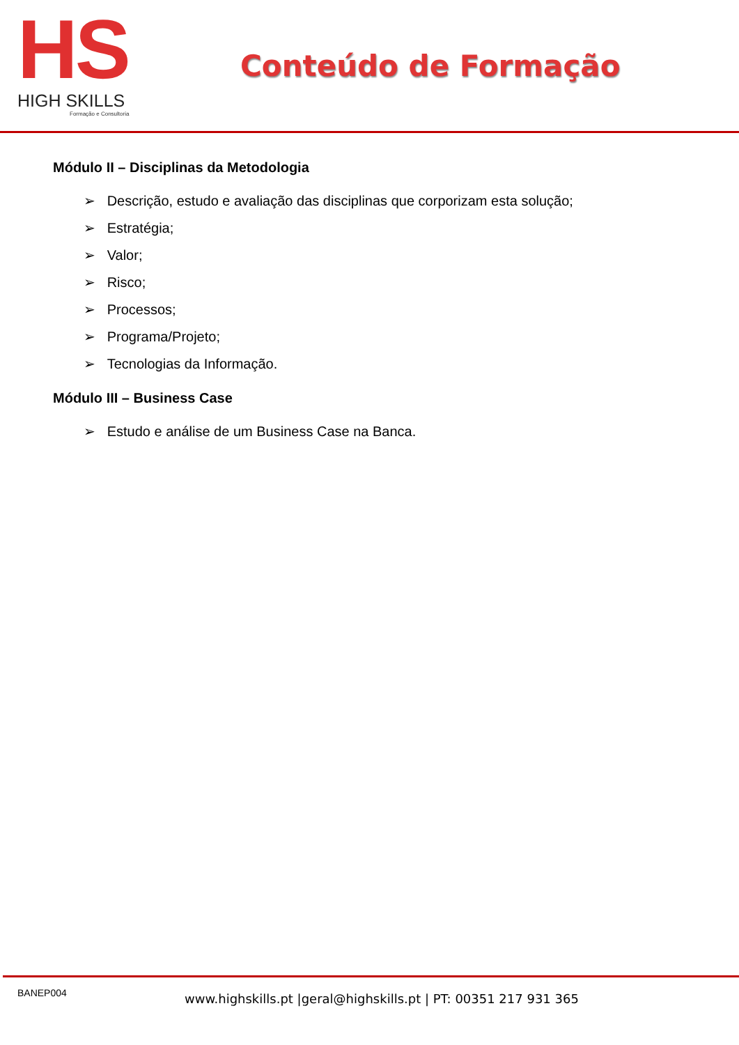HS
HIGH SKILLS
Formação e Consultoria
Conteúdo de Formação
Módulo II – Disciplinas da Metodologia
➢ Descrição, estudo e avaliação das disciplinas que corporizam esta solução;
➢ Estratégia;
➢ Valor;
➢ Risco;
➢ Processos;
➢ Programa/Projeto;
➢ Tecnologias da Informação.
Módulo III – Business Case
➢ Estudo e análise de um Business Case na Banca.
BANEP004
www.highskills.pt |geral@highskills.pt | PT: 00351 217 931 365